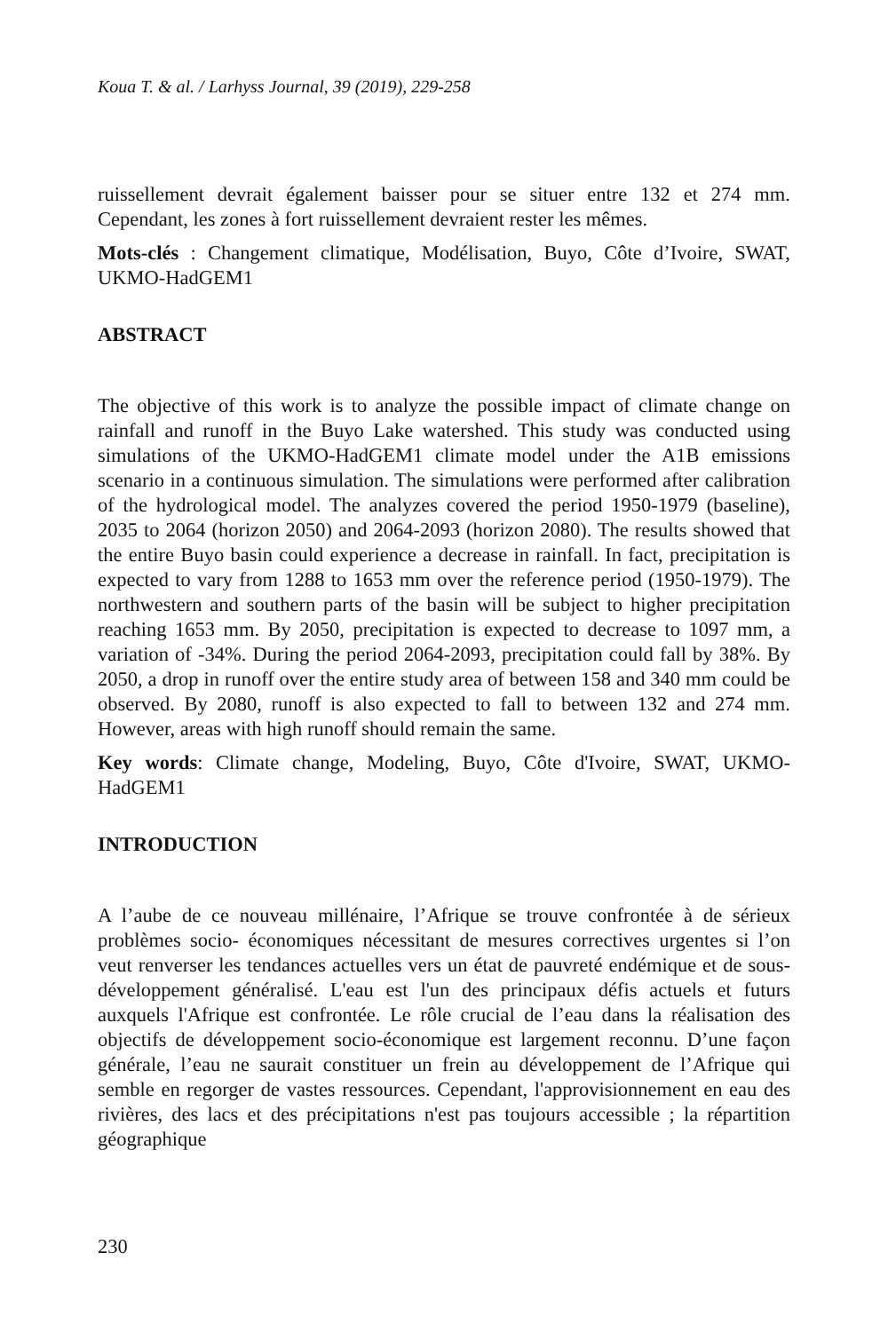Koua T. & al. / Larhyss Journal, 39 (2019), 229-258
ruissellement devrait également baisser pour se situer entre 132 et 274 mm. Cependant, les zones à fort ruissellement devraient rester les mêmes.
Mots-clés : Changement climatique, Modélisation, Buyo, Côte d’Ivoire, SWAT, UKMO-HadGEM1
ABSTRACT
The objective of this work is to analyze the possible impact of climate change on rainfall and runoff in the Buyo Lake watershed. This study was conducted using simulations of the UKMO-HadGEM1 climate model under the A1B emissions scenario in a continuous simulation. The simulations were performed after calibration of the hydrological model. The analyzes covered the period 1950-1979 (baseline), 2035 to 2064 (horizon 2050) and 2064-2093 (horizon 2080). The results showed that the entire Buyo basin could experience a decrease in rainfall. In fact, precipitation is expected to vary from 1288 to 1653 mm over the reference period (1950-1979). The northwestern and southern parts of the basin will be subject to higher precipitation reaching 1653 mm. By 2050, precipitation is expected to decrease to 1097 mm, a variation of -34%. During the period 2064-2093, precipitation could fall by 38%. By 2050, a drop in runoff over the entire study area of between 158 and 340 mm could be observed. By 2080, runoff is also expected to fall to between 132 and 274 mm. However, areas with high runoff should remain the same.
Key words: Climate change, Modeling, Buyo, Côte d'Ivoire, SWAT, UKMO-HadGEM1
INTRODUCTION
A l’aube de ce nouveau millénaire, l’Afrique se trouve confrontée à de sérieux problèmes socio- économiques nécessitant de mesures correctives urgentes si l’on veut renverser les tendances actuelles vers un état de pauvreté endémique et de sous-développement généralisé. L'eau est l'un des principaux défis actuels et futurs auxquels l'Afrique est confrontée. Le rôle crucial de l’eau dans la réalisation des objectifs de développement socio-économique est largement reconnu. D’une façon générale, l’eau ne saurait constituer un frein au développement de l’Afrique qui semble en regorger de vastes ressources. Cependant, l'approvisionnement en eau des rivières, des lacs et des précipitations n'est pas toujours accessible ; la répartition géographique
230